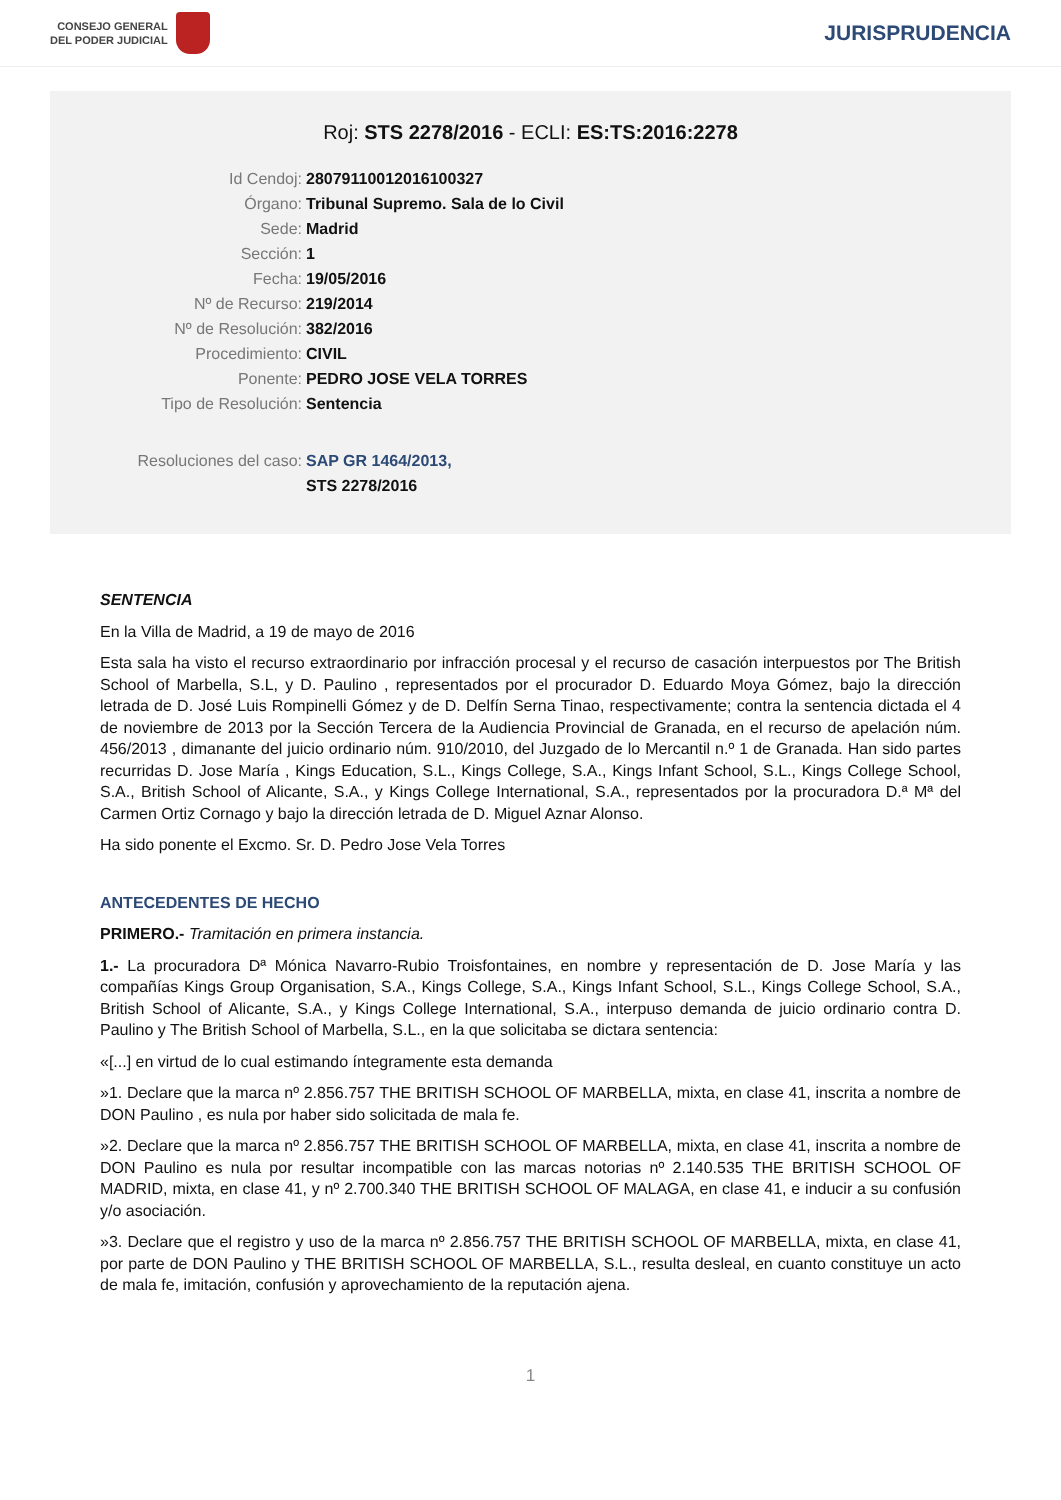CONSEJO GENERAL
DEL PODER JUDICIAL
JURISPRUDENCIA
Roj: STS 2278/2016 - ECLI: ES:TS:2016:2278
Id Cendoj: 28079110012016100327
Órgano: Tribunal Supremo. Sala de lo Civil
Sede: Madrid
Sección: 1
Fecha: 19/05/2016
Nº de Recurso: 219/2014
Nº de Resolución: 382/2016
Procedimiento: CIVIL
Ponente: PEDRO JOSE VELA TORRES
Tipo de Resolución: Sentencia
Resoluciones del caso: SAP GR 1464/2013,
STS 2278/2016
SENTENCIA
En la Villa de Madrid, a 19 de mayo de 2016
Esta sala ha visto el recurso extraordinario por infracción procesal y el recurso de casación interpuestos por The British School of Marbella, S.L, y D. Paulino , representados por el procurador D. Eduardo Moya Gómez, bajo la dirección letrada de D. José Luis Rompinelli Gómez y de D. Delfín Serna Tinao, respectivamente; contra la sentencia dictada el 4 de noviembre de 2013 por la Sección Tercera de la Audiencia Provincial de Granada, en el recurso de apelación núm. 456/2013 , dimanante del juicio ordinario núm. 910/2010, del Juzgado de lo Mercantil n.º 1 de Granada. Han sido partes recurridas D. Jose María , Kings Education, S.L., Kings College, S.A., Kings Infant School, S.L., Kings College School, S.A., British School of Alicante, S.A., y Kings College International, S.A., representados por la procuradora D.ª Mª del Carmen Ortiz Cornago y bajo la dirección letrada de D. Miguel Aznar Alonso.
Ha sido ponente el Excmo. Sr. D. Pedro Jose Vela Torres
ANTECEDENTES DE HECHO
PRIMERO.- Tramitación en primera instancia.
1.- La procuradora Dª Mónica Navarro-Rubio Troisfontaines, en nombre y representación de D. Jose María y las compañías Kings Group Organisation, S.A., Kings College, S.A., Kings Infant School, S.L., Kings College School, S.A., British School of Alicante, S.A., y Kings College International, S.A., interpuso demanda de juicio ordinario contra D. Paulino y The British School of Marbella, S.L., en la que solicitaba se dictara sentencia:
«[...] en virtud de lo cual estimando íntegramente esta demanda
»1. Declare que la marca nº 2.856.757 THE BRITISH SCHOOL OF MARBELLA, mixta, en clase 41, inscrita a nombre de DON Paulino , es nula por haber sido solicitada de mala fe.
»2. Declare que la marca nº 2.856.757 THE BRITISH SCHOOL OF MARBELLA, mixta, en clase 41, inscrita a nombre de DON Paulino es nula por resultar incompatible con las marcas notorias nº 2.140.535 THE BRITISH SCHOOL OF MADRID, mixta, en clase 41, y nº 2.700.340 THE BRITISH SCHOOL OF MALAGA, en clase 41, e inducir a su confusión y/o asociación.
»3. Declare que el registro y uso de la marca nº 2.856.757 THE BRITISH SCHOOL OF MARBELLA, mixta, en clase 41, por parte de DON Paulino y THE BRITISH SCHOOL OF MARBELLA, S.L., resulta desleal, en cuanto constituye un acto de mala fe, imitación, confusión y aprovechamiento de la reputación ajena.
1